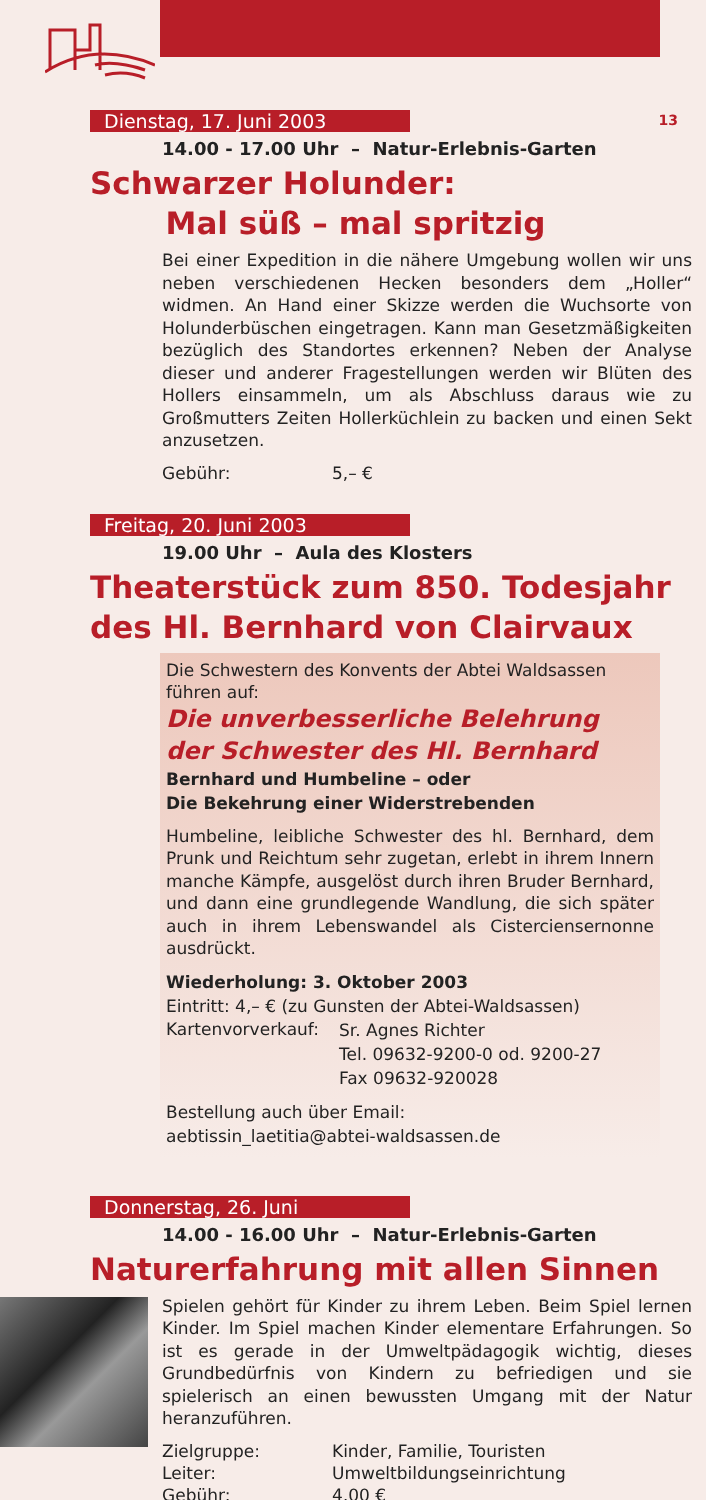13
Dienstag, 17. Juni 2003
14.00 - 17.00 Uhr – Natur-Erlebnis-Garten
Schwarzer Holunder:
Mal süß – mal spritzig
Bei einer Expedition in die nähere Umgebung wollen wir uns neben verschiedenen Hecken besonders dem „Holler“ widmen. An Hand einer Skizze werden die Wuchsorte von Holunderbüschen eingetragen. Kann man Gesetzmäßigkeiten bezüglich des Standortes erkennen? Neben der Analyse dieser und anderer Fragestellungen werden wir Blüten des Hollers einsammeln, um als Abschluss daraus wie zu Großmutters Zeiten Hollerküchlein zu backen und einen Sekt anzusetzen.
| Gebühr: | 5,– € |
Freitag, 20. Juni 2003
19.00 Uhr – Aula des Klosters
Theaterstück zum 850. Todesjahr des Hl. Bernhard von Clairvaux
Die Schwestern des Konvents der Abtei Waldsassen führen auf:
Die unverbesserliche Belehrung
der Schwester des Hl. Bernhard
Bernhard und Humbeline – oder
Die Bekehrung einer Widerstrebenden
Humbeline, leibliche Schwester des hl. Bernhard, dem Prunk und Reichtum sehr zugetan, erlebt in ihrem Innern manche Kämpfe, ausgelöst durch ihren Bruder Bernhard, und dann eine grundlegende Wandlung, die sich später auch in ihrem Lebenswandel als Cisterciensernonne ausdrückt.
Wiederholung: 3. Oktober 2003
Eintritt: 4,– € (zu Gunsten der Abtei-Waldsassen)
| Kartenvorverkauf: | Sr. Agnes Richter Tel. 09632-9200-0 od. 9200-27 Fax 09632-920028 |
Bestellung auch über Email:
aebtissin_laetitia@abtei-waldsassen.de
Donnerstag, 26. Juni
14.00 - 16.00 Uhr – Natur-Erlebnis-Garten
Naturerfahrung mit allen Sinnen
Spielen gehört für Kinder zu ihrem Leben. Beim Spiel lernen Kinder. Im Spiel machen Kinder elementare Erfahrungen. So ist es gerade in der Umweltpädagogik wichtig, dieses Grundbedürfnis von Kindern zu befriedigen und sie spielerisch an einen bewussten Umgang mit der Natur heranzuführen.
| Zielgruppe: | Kinder, Familie, Touristen |
| Leiter: | Umweltbildungseinrichtung |
| Gebühr: | 4,00 € |